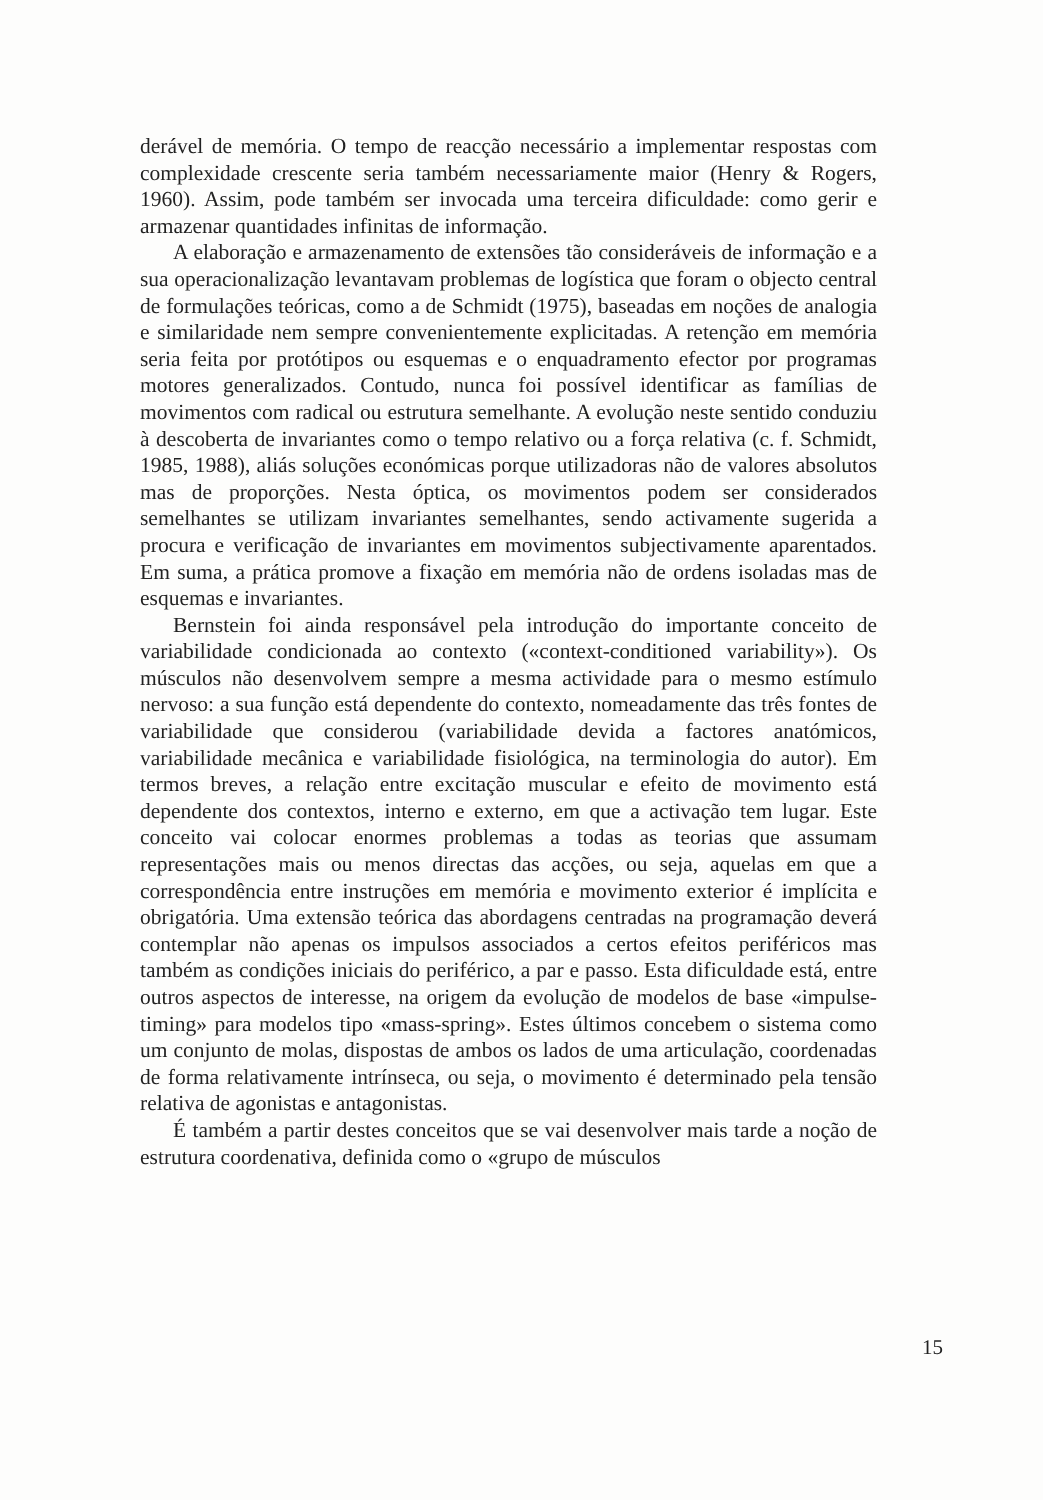derável de memória. O tempo de reacção necessário a implementar respostas com complexidade crescente seria também necessariamente maior (Henry & Rogers, 1960). Assim, pode também ser invocada uma terceira dificuldade: como gerir e armazenar quantidades infinitas de informação.
A elaboração e armazenamento de extensões tão consideráveis de informação e a sua operacionalização levantavam problemas de logística que foram o objecto central de formulações teóricas, como a de Schmidt (1975), baseadas em noções de analogia e similaridade nem sempre convenientemente explicitadas. A retenção em memória seria feita por protótipos ou esquemas e o enquadramento efector por programas motores generalizados. Contudo, nunca foi possível identificar as famílias de movimentos com radical ou estrutura semelhante. A evolução neste sentido conduziu à descoberta de invariantes como o tempo relativo ou a força relativa (c. f. Schmidt, 1985, 1988), aliás soluções económicas porque utilizadoras não de valores absolutos mas de proporções. Nesta óptica, os movimentos podem ser considerados semelhantes se utilizam invariantes semelhantes, sendo activamente sugerida a procura e verificação de invariantes em movimentos subjectivamente aparentados. Em suma, a prática promove a fixação em memória não de ordens isoladas mas de esquemas e invariantes.
Bernstein foi ainda responsável pela introdução do importante conceito de variabilidade condicionada ao contexto («context-conditioned variability»). Os músculos não desenvolvem sempre a mesma actividade para o mesmo estímulo nervoso: a sua função está dependente do contexto, nomeadamente das três fontes de variabilidade que considerou (variabilidade devida a factores anatómicos, variabilidade mecânica e variabilidade fisiológica, na terminologia do autor). Em termos breves, a relação entre excitação muscular e efeito de movimento está dependente dos contextos, interno e externo, em que a activação tem lugar. Este conceito vai colocar enormes problemas a todas as teorias que assumam representações mais ou menos directas das acções, ou seja, aquelas em que a correspondência entre instruções em memória e movimento exterior é implícita e obrigatória. Uma extensão teórica das abordagens centradas na programação deverá contemplar não apenas os impulsos associados a certos efeitos periféricos mas também as condições iniciais do periférico, a par e passo. Esta dificuldade está, entre outros aspectos de interesse, na origem da evolução de modelos de base «impulse-timing» para modelos tipo «mass-spring». Estes últimos concebem o sistema como um conjunto de molas, dispostas de ambos os lados de uma articulação, coordenadas de forma relativamente intrínseca, ou seja, o movimento é determinado pela tensão relativa de agonistas e antagonistas.
É também a partir destes conceitos que se vai desenvolver mais tarde a noção de estrutura coordenativa, definida como o «grupo de músculos
15